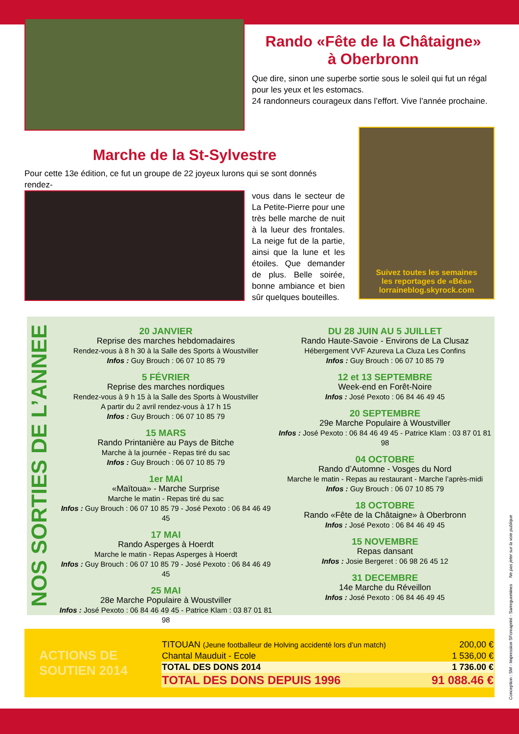Rando «Fête de la Châtaigne»
à Oberbronn
Que dire, sinon une superbe sortie sous le soleil qui fut un régal pour les yeux et les estomacs.
24 randonneurs courageux dans l’effort. Vive l’année prochaine.
Marche de la St-Sylvestre
Pour cette 13e édition, ce fut un groupe de 22 joyeux lurons qui se sont donnés rendez-
vous dans le secteur de La Petite-Pierre pour une très belle marche de nuit à la lueur des frontales. La neige fut de la partie, ainsi que la lune et les étoiles. Que demander de plus. Belle soirée, bonne ambiance et bien sûr quelques bouteilles.
Suivez toutes les semaines
les reportages de «Béa»
lorraineblog.skyrock.com
NOS SORTIES DE L’ANNEE
20 JANVIER
Reprise des marches hebdomadaires
Rendez-vous à 8 h 30 à la Salle des Sports à Woustviller
Infos : Guy Brouch : 06 07 10 85 79
5 FÉVRIER
Reprise des marches nordiques
Rendez-vous à 9 h 15 à la Salle des Sports à Woustviller
A partir du 2 avril rendez-vous à 17 h 15
Infos : Guy Brouch : 06 07 10 85 79
15 MARS
Rando Printanière au Pays de Bitche
Marche à la journée - Repas tiré du sac
Infos : Guy Brouch : 06 07 10 85 79
1er MAI
«Maïtoua» - Marche Surprise
Marche le matin - Repas tiré du sac
Infos : Guy Brouch : 06 07 10 85 79 - José Pexoto : 06 84 46 49 45
17 MAI
Rando Asperges à Hoerdt
Marche le matin - Repas Asperges à Hoerdt
Infos : Guy Brouch : 06 07 10 85 79 - José Pexoto : 06 84 46 49 45
25 MAI
28e Marche Populaire à Woustviller
Infos : José Pexoto : 06 84 46 49 45 - Patrice Klam : 03 87 01 81 98
DU 28 JUIN AU 5 JUILLET
Rando Haute-Savoie - Environs de La Clusaz
Hébergement VVF Azureva La Cluza Les Confins
Infos : Guy Brouch : 06 07 10 85 79
12 et 13 SEPTEMBRE
Week-end en Forêt-Noire
Infos : José Pexoto : 06 84 46 49 45
20 SEPTEMBRE
29e Marche Populaire à Woustviller
Infos : José Pexoto : 06 84 46 49 45 - Patrice Klam : 03 87 01 81 98
04 OCTOBRE
Rando d’Automne - Vosges du Nord
Marche le matin - Repas au restaurant - Marche l’après-midi
Infos : Guy Brouch : 06 07 10 85 79
18 OCTOBRE
Rando «Fête de la Châtaigne» à Oberbronn
Infos : José Pexoto : 06 84 46 49 45
15 NOVEMBRE
Repas dansant
Infos : Josie Bergeret : 06 98 26 45 12
31 DECEMBRE
14e Marche du Réveillon
Infos : José Pexoto : 06 84 46 49 45
ACTIONS DE SOUTIEN 2014
| TITOUAN (Jeune footballeur de Holving accidenté lors d’un match) | 200,00 € |
| Chantal Mauduit - Ecole | 1 536,00 € |
| TOTAL DES DONS 2014 | 1 736.00 € |
| TOTAL DES DONS DEPUIS 1996 | 91 088.46 € |
Conception : SM - Impression SFcreaprint - Sarreguemines Ne pas jeter sur la voie publique